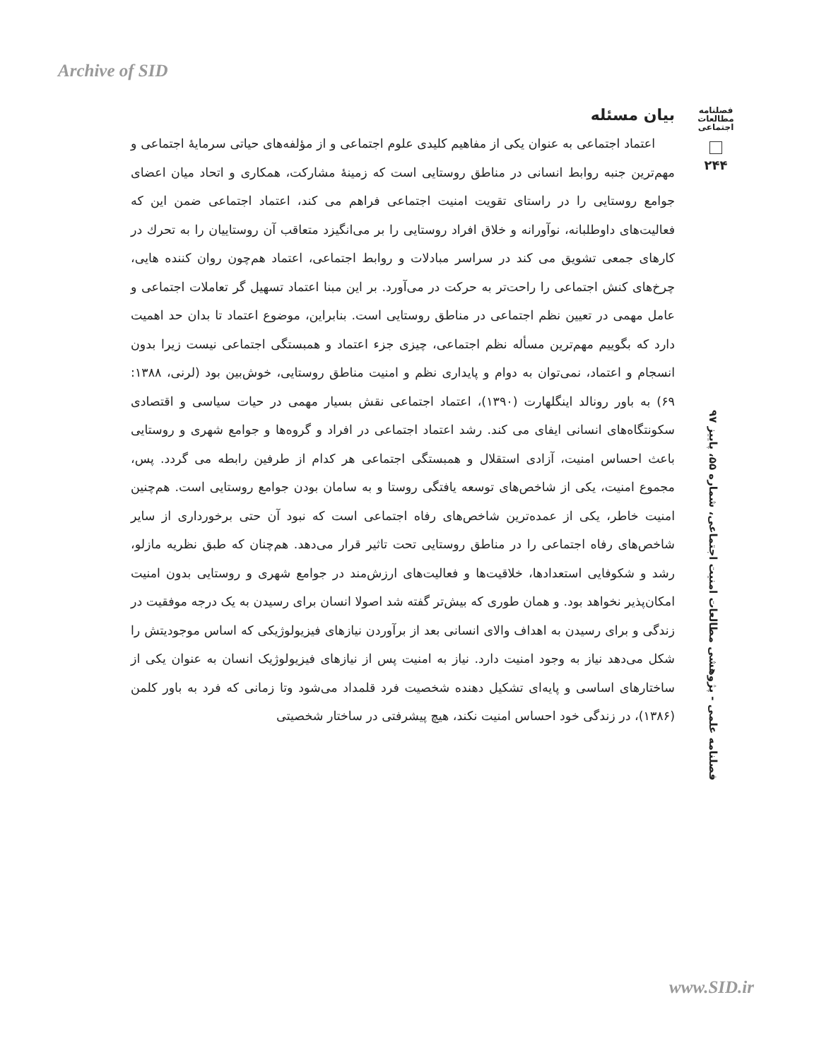Archive of SID
فصلنامه
مطالعات
اجتماعی
۲۴۴
فصلنامه علمی - پژوهشی مطالعات امنیت اجتماعی، شماره ۵۵، پاییز ۹۷
بیان مسئله
اعتماد اجتماعی به عنوان یکی از مفاهیم کلیدی علوم اجتماعی و از مؤلفه‌های حیاتی سرمایهٔ اجتماعی و مهم‌ترین جنبه روابط انسانی در مناطق روستایی است که زمینهٔ مشارکت، همکاری و اتحاد میان اعضای جوامع روستایی را در راستای تقویت امنیت اجتماعی فراهم می کند، اعتماد اجتماعی ضمن این که فعالیت‌های داوطلبانه، نوآورانه و خلاق افراد روستایی را بر می‌انگیزد متعاقب آن روستاییان را به تحرك در کارهای جمعی تشویق می کند در سراسر مبادلات و روابط اجتماعی، اعتماد هم‌چون روان کننده هایی، چرخ‌های کنش اجتماعی را راحت‌تر به حرکت در می‌آورد. بر این مبنا اعتماد تسهیل گر تعاملات اجتماعی و عامل مهمی در تعیین نظم اجتماعی در مناطق روستایی است. بنابراین، موضوع اعتماد تا بدان حد اهمیت دارد که بگوییم مهم‌ترین مسأله نظم اجتماعی، چیزی جزء اعتماد و همبستگی اجتماعی نیست زیرا بدون انسجام و اعتماد، نمی‌توان به دوام و پایداری نظم و امنیت مناطق روستایی، خوش‌بین بود (لرنی، ۱۳۸۸: ۶۹) به باور رونالد اینگلهارت (۱۳۹۰)، اعتماد اجتماعی نقش بسیار مهمی در حیات سیاسی و اقتصادی سکونتگاه‌های انسانی ایفای می کند. رشد اعتماد اجتماعی در افراد و گروه‌ها و جوامع شهری و روستایی باعث احساس امنیت، آزادی استقلال و همبستگی اجتماعی هر کدام از طرفین رابطه می گردد. پس، مجموع امنیت، یکی از شاخص‌های توسعه یافتگی روستا و به سامان بودن جوامع روستایی است. هم‌چنین امنیت خاطر، یکی از عمده‌ترین شاخص‌های رفاه اجتماعی است که نبود آن حتی برخورداری از سایر شاخص‌های رفاه اجتماعی را در مناطق روستایی تحت تاثیر قرار می‌دهد. هم‌چنان که طبق نظریه مازلو، رشد و شکوفایی استعدادها، خلاقیت‌ها و فعالیت‌های ارزش‌مند در جوامع شهری و روستایی بدون امنیت امکان‌پذیر نخواهد بود. و همان طوری که بیش‌تر گفته شد اصولا انسان برای رسیدن به یک درجه موفقیت در زندگی و برای رسیدن به اهداف والای انسانی بعد از برآوردن نیازهای فیزیولوژیکی که اساس موجودیتش را شکل می‌دهد نیاز به وجود امنیت دارد. نیاز به امنیت پس از نیازهای فیزیولوژیک انسان به عنوان یکی از ساختارهای اساسی و پایه‌ای تشکیل دهنده شخصیت فرد قلمداد می‌شود وتا زمانی که فرد به باور کلمن (۱۳۸۶)، در زندگی خود احساس امنیت نکند، هیچ پیشرفتی در ساختار شخصیتی
www.SID.ir